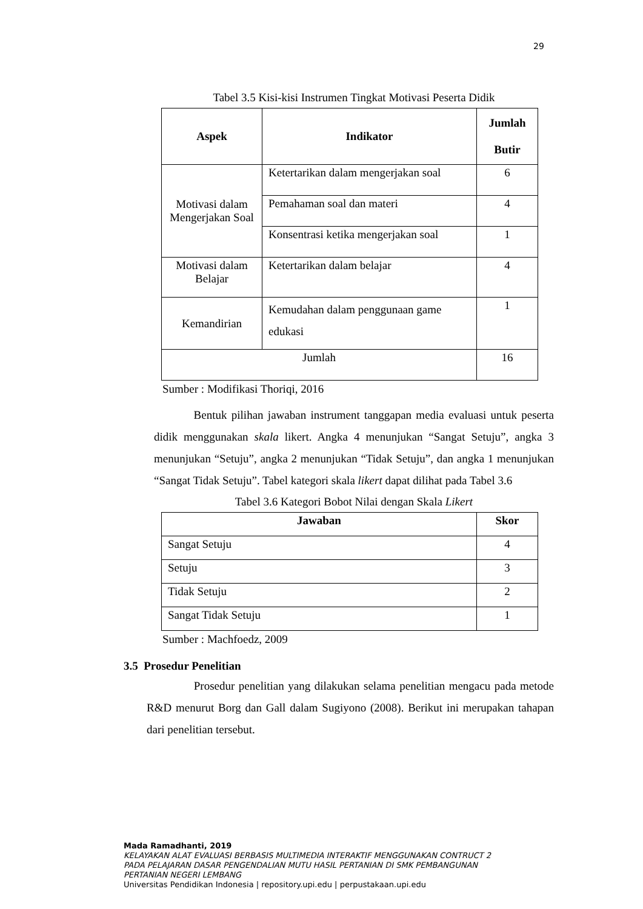29
Tabel 3.5 Kisi-kisi Instrumen Tingkat Motivasi Peserta Didik
| Aspek | Indikator | Jumlah Butir |
| --- | --- | --- |
| Motivasi dalam Mengerjakan Soal | Ketertarikan dalam mengerjakan soal | 6 |
| | Pemahaman soal dan materi | 4 |
| | Konsentrasi ketika mengerjakan soal | 1 |
| Motivasi dalam Belajar | Ketertarikan dalam belajar | 4 |
| Kemandirian | Kemudahan dalam penggunaan game edukasi | 1 |
| Jumlah | | 16 |
Sumber : Modifikasi Thoriqi, 2016
Bentuk pilihan jawaban instrument tanggapan media evaluasi untuk peserta didik menggunakan skala likert. Angka 4 menunjukan “Sangat Setuju”, angka 3 menunjukan “Setuju”, angka 2 menunjukan “Tidak Setuju”, dan angka 1 menunjukan “Sangat Tidak Setuju”. Tabel kategori skala likert dapat dilihat pada Tabel 3.6
Tabel 3.6 Kategori Bobot Nilai dengan Skala Likert
| Jawaban | Skor |
| --- | --- |
| Sangat Setuju | 4 |
| Setuju | 3 |
| Tidak Setuju | 2 |
| Sangat Tidak Setuju | 1 |
Sumber : Machfoedz, 2009
3.5 Prosedur Penelitian
Prosedur penelitian yang dilakukan selama penelitian mengacu pada metode R&D menurut Borg dan Gall dalam Sugiyono (2008). Berikut ini merupakan tahapan dari penelitian tersebut.
Mada Ramadhanti, 2019
KELAYAKAN ALAT EVALUASI BERBASIS MULTIMEDIA INTERAKTIF MENGGUNAKAN CONTRUCT 2
PADA PELAJARAN DASAR PENGENDALIAN MUTU HASIL PERTANIAN DI SMK PEMBANGUNAN
PERTANIAN NEGERI LEMBANG
Universitas Pendidikan Indonesia | repository.upi.edu | perpustakaan.upi.edu